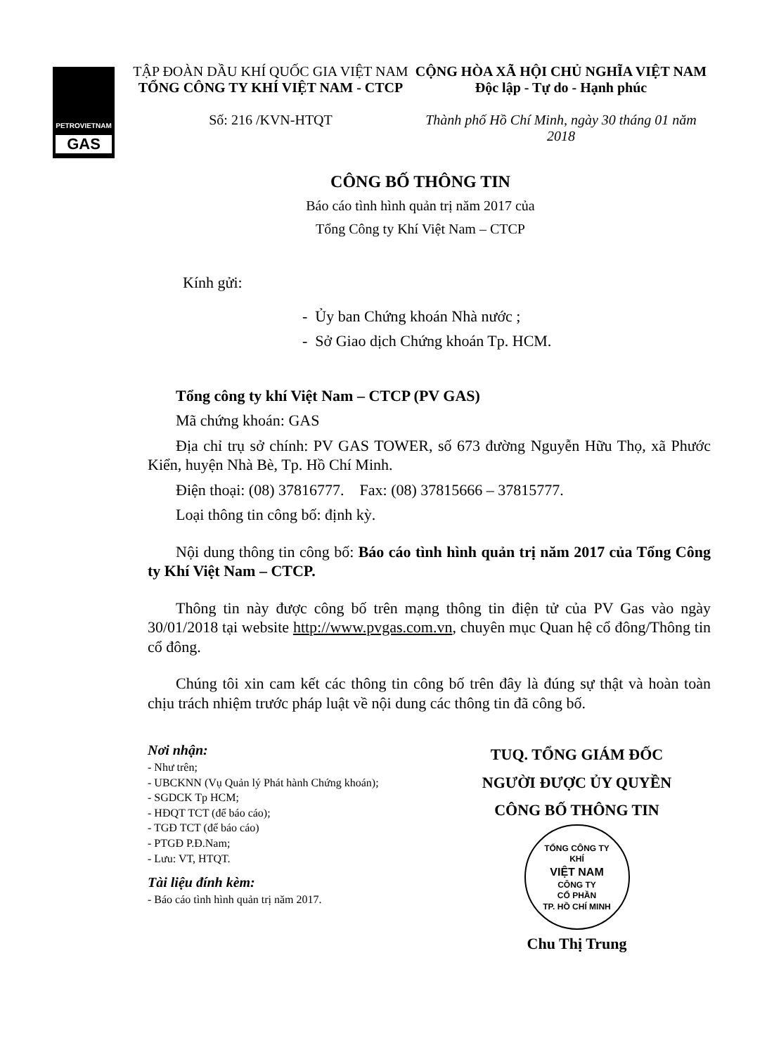PETROVIETNAM
GAS
TẬP ĐOÀN DẦU KHÍ QUỐC GIA VIỆT NAM
TỔNG CÔNG TY KHÍ VIỆT NAM - CTCP
Số: 216 /KVN-HTQT
CỘNG HÒA XÃ HỘI CHỦ NGHĨA VIỆT NAM
Độc lập - Tự do - Hạnh phúc
Thành phố Hồ Chí Minh, ngày 30 tháng 01 năm 2018
CÔNG BỐ THÔNG TIN
Báo cáo tình hình quản trị năm 2017 của
Tổng Công ty Khí Việt Nam – CTCP
Kính gửi:
- Ủy ban Chứng khoán Nhà nước ;
- Sở Giao dịch Chứng khoán Tp. HCM.
Tổng công ty khí Việt Nam – CTCP (PV GAS)
Mã chứng khoán: GAS
Địa chỉ trụ sở chính: PV GAS TOWER, số 673 đường Nguyễn Hữu Thọ, xã Phước Kiển, huyện Nhà Bè, Tp. Hồ Chí Minh.
Điện thoại: (08) 37816777. Fax: (08) 37815666 – 37815777.
Loại thông tin công bố: định kỳ.
Nội dung thông tin công bố: Báo cáo tình hình quản trị năm 2017 của Tổng Công ty Khí Việt Nam – CTCP.
Thông tin này được công bố trên mạng thông tin điện tử của PV Gas vào ngày 30/01/2018 tại website http://www.pvgas.com.vn, chuyên mục Quan hệ cổ đông/Thông tin cổ đông.
Chúng tôi xin cam kết các thông tin công bố trên đây là đúng sự thật và hoàn toàn chịu trách nhiệm trước pháp luật về nội dung các thông tin đã công bố.
Nơi nhận:
- Như trên;
- UBCKNN (Vụ Quản lý Phát hành Chứng khoán);
- SGDCK Tp HCM;
- HĐQT TCT (để báo cáo);
- TGĐ TCT (để báo cáo)
- PTGĐ P.Đ.Nam;
- Lưu: VT, HTQT.
Tài liệu đính kèm:
- Báo cáo tình hình quản trị năm 2017.
TUQ. TỔNG GIÁM ĐỐC
NGƯỜI ĐƯỢC ỦY QUYỀN
CÔNG BỐ THÔNG TIN
TỔNG CÔNG TY
KHÍ
VIỆT NAM
CÔNG TY
CỔ PHẦN
TP. HỒ CHÍ MINH
Chu Thị Trung